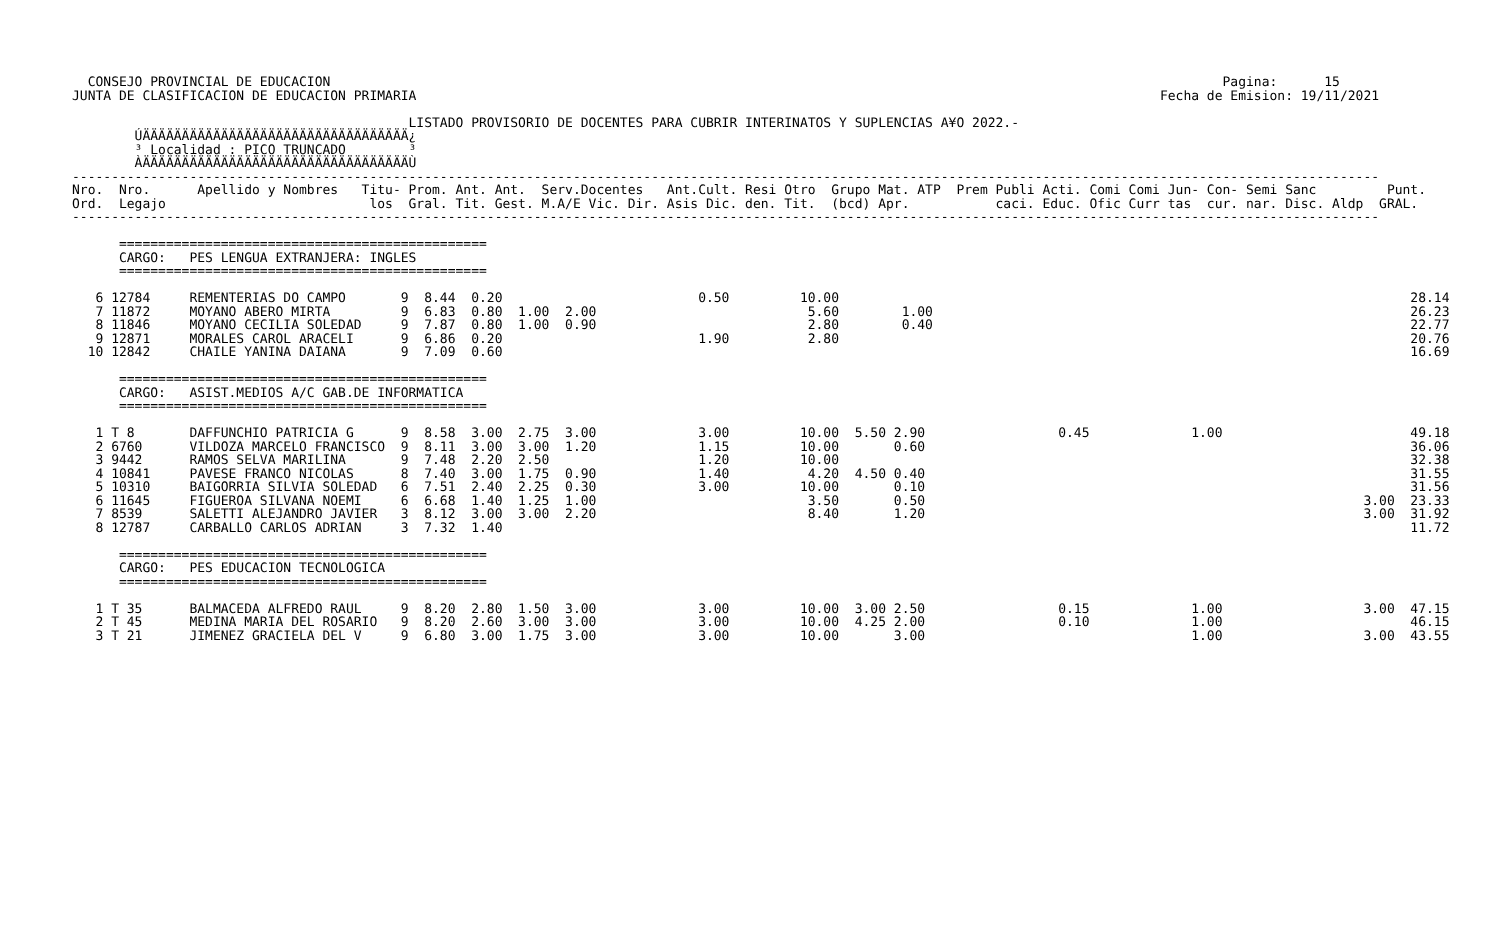CONSEJO PROVINCIAL DE EDUCACION                                                                                                                  Pagina:      15
JUNTA DE CLASIFICACION DE EDUCACION PRIMARIA                                                                                               Fecha de Emision: 19/11/2021

                                           LISTADO PROVISORIO DE DOCENTES PARA CUBRIR INTERINATOS Y SUPLENCIAS A¥O 2022.-
        ÚÄÄÄÄÄÄÄÄÄÄÄÄÄÄÄÄÄÄÄÄÄÄÄÄÄÄÄÄÄÄÄÄÄÄ¿
        ³ Localidad : PICO TRUNCADO        ³
        ÀÄÄÄÄÄÄÄÄÄÄÄÄÄÄÄÄÄÄÄÄÄÄÄÄÄÄÄÄÄÄÄÄÄÄÙ
-----------------------------------------------------------------------------------------------------------------------------------------------------------------------
Nro.  Nro.      Apellido y Nombres   Titu- Prom. Ant. Ant.  Serv.Docentes   Ant.Cult. Resi Otro  Grupo Mat. ATP  Prem Publi Acti. Comi Comi Jun- Con- Semi Sanc         Punt.
Ord.  Legajo                          los  Gral. Tit. Gest. M.A/E Vic. Dir. Asis Dic. den. Tit.  (bcd) Apr.           caci. Educ. Ofic Curr tas  cur. nar. Disc. Aldp  GRAL.
-----------------------------------------------------------------------------------------------------------------------------------------------------------------------

      ===============================================
      CARGO:   PES LENGUA EXTRANJERA: INGLES
      ===============================================

   6 12784     REMENTERIAS DO CAMPO       9  8.44  0.20                         0.50         10.00                                                                         28.14
   7 11872     MOYANO ABERO MIRTA         9  6.83  0.80  1.00  2.00                           5.60        1.00                                                             26.23
   8 11846     MOYANO CECILIA SOLEDAD     9  7.87  0.80  1.00  0.90                           2.80        0.40                                                             22.77
   9 12871     MORALES CAROL ARACELI      9  6.86  0.20                         1.90          2.80                                                                         20.76
  10 12842     CHAILE YANINA DAIANA       9  7.09  0.60                                                                                                                    16.69

      ===============================================
      CARGO:   ASIST.MEDIOS A/C GAB.DE INFORMATICA
      ===============================================

   1 T 8       DAFFUNCHIO PATRICIA G      9  8.58  3.00  2.75  3.00             3.00         10.00  5.50 2.90                 0.45             1.00                        49.18
   2 6760      VILDOZA MARCELO FRANCISCO  9  8.11  3.00  3.00  1.20             1.15         10.00       0.60                                                              36.06
   3 9442      RAMOS SELVA MARILINA       9  7.48  2.20  2.50                   1.20         10.00                                                                         32.38
   4 10841     PAVESE FRANCO NICOLAS      8  7.40  3.00  1.75  0.90             1.40          4.20  4.50 0.40                                                              31.55
   5 10310     BAIGORRIA SILVIA SOLEDAD   6  7.51  2.40  2.25  0.30             3.00         10.00       0.10                                                              31.56
   6 11645     FIGUEROA SILVANA NOEMI     6  6.68  1.40  1.25  1.00                           3.50       0.50                                                        3.00  23.33
   7 8539      SALETTI ALEJANDRO JAVIER   3  8.12  3.00  3.00  2.20                           8.40       1.20                                                        3.00  31.92
   8 12787     CARBALLO CARLOS ADRIAN     3  7.32  1.40                                                                                                                    11.72

      ===============================================
      CARGO:   PES EDUCACION TECNOLOGICA
      ===============================================

   1 T 35      BALMACEDA ALFREDO RAUL     9  8.20  2.80  1.50  3.00             3.00         10.00  3.00 2.50                 0.15             1.00                  3.00  47.15
   2 T 45      MEDINA MARIA DEL ROSARIO   9  8.20  2.60  3.00  3.00             3.00         10.00  4.25 2.00                 0.10             1.00                        46.15
   3 T 21      JIMENEZ GRACIELA DEL V     9  6.80  3.00  1.75  3.00             3.00         10.00       3.00                                  1.00                  3.00  43.55